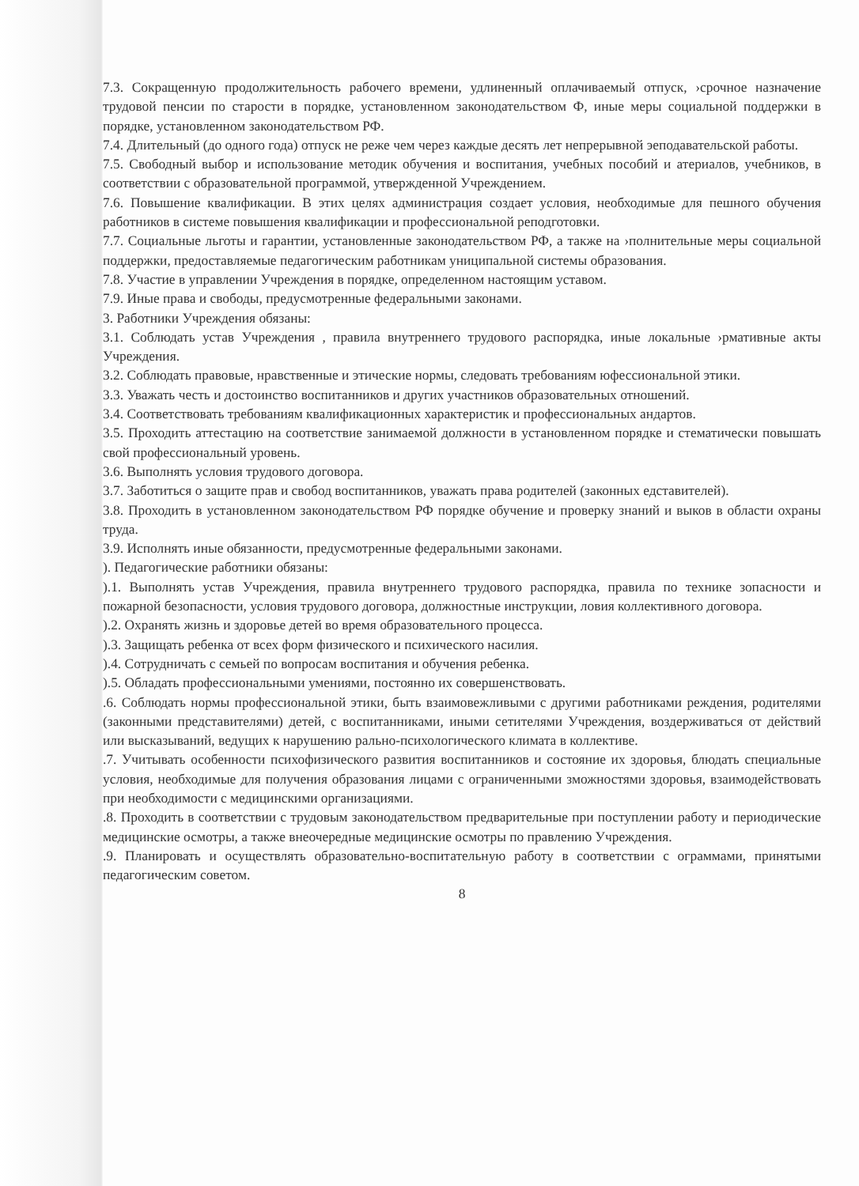7.3. Сокращенную продолжительность рабочего времени, удлиненный оплачиваемый отпуск, ›срочное назначение трудовой пенсии по старости в порядке, установленном законодательством Ф, иные меры социальной поддержки в порядке, установленном законодательством РФ.
7.4. Длительный (до одного года) отпуск не реже чем через каждые десять лет непрерывной эеподавательской работы.
7.5. Свободный выбор и использование методик обучения и воспитания, учебных пособий и атериалов, учебников, в соответствии с образовательной программой, утвержденной Учреждением.
7.6. Повышение квалификации. В этих целях администрация создает условия, необходимые для пешного обучения работников в системе повышения квалификации и профессиональной реподготовки.
7.7. Социальные льготы и гарантии, установленные законодательством РФ, а также на ›полнительные меры социальной поддержки, предоставляемые педагогическим работникам униципальной системы образования.
7.8. Участие в управлении Учреждения в порядке, определенном настоящим уставом.
7.9. Иные права и свободы, предусмотренные федеральными законами.
3. Работники Учреждения обязаны:
3.1. Соблюдать устав Учреждения , правила внутреннего трудового распорядка, иные локальные ›рмативные акты Учреждения.
3.2. Соблюдать правовые, нравственные и этические нормы, следовать требованиям юфессиональной этики.
3.3. Уважать честь и достоинство воспитанников и других участников образовательных отношений.
3.4. Соответствовать требованиям квалификационных характеристик и профессиональных андартов.
3.5. Проходить аттестацию на соответствие занимаемой должности в установленном порядке и стематически повышать свой профессиональный уровень.
3.6. Выполнять условия трудового договора.
3.7. Заботиться о защите прав и свобод воспитанников, уважать права родителей (законных едставителей).
3.8. Проходить в установленном законодательством РФ порядке обучение и проверку знаний и выков в области охраны труда.
3.9. Исполнять иные обязанности, предусмотренные федеральными законами.
). Педагогические работники обязаны:
).1. Выполнять устав Учреждения, правила внутреннего трудового распорядка, правила по технике зопасности и пожарной безопасности, условия трудового договора, должностные инструкции, ловия коллективного договора.
).2. Охранять жизнь и здоровье детей во время образовательного процесса.
).3. Защищать ребенка от всех форм физического и психического насилия.
).4. Сотрудничать с семьей по вопросам воспитания и обучения ребенка.
).5. Обладать профессиональными умениями, постоянно их совершенствовать.
.6. Соблюдать нормы профессиональной этики, быть взаимовежливыми с другими работниками реждения, родителями (законными представителями) детей, с воспитанниками, иными сетителями Учреждения, воздерживаться от действий или высказываний, ведущих к нарушению рально-психологического климата в коллективе.
.7. Учитывать особенности психофизического развития воспитанников и состояние их здоровья, блюдать специальные условия, необходимые для получения образования лицами с ограниченными зможностями здоровья, взаимодействовать при необходимости с медицинскими организациями.
.8. Проходить в соответствии с трудовым законодательством предварительные при поступлении работу и периодические медицинские осмотры, а также внеочередные медицинские осмотры по правлению Учреждения.
.9. Планировать и осуществлять образовательно-воспитательную работу в соответствии с ограммами, принятыми педагогическим советом.
8